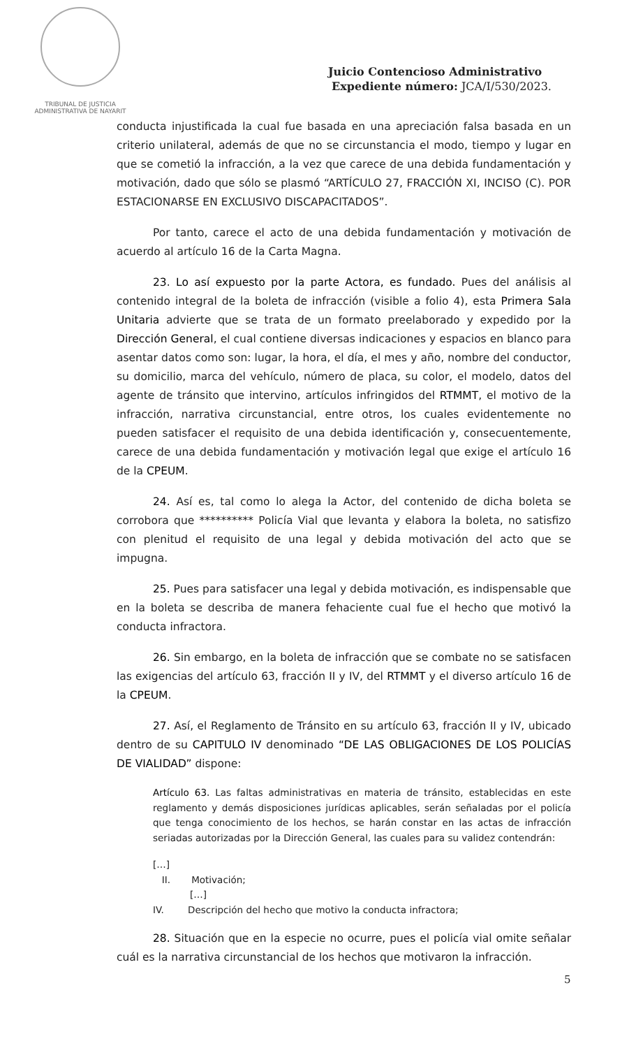TRIBUNAL DE JUSTICIA
ADMINISTRATIVA DE NAYARIT
Juicio Contencioso Administrativo
Expediente número: JCA/I/530/2023.
conducta injustificada la cual fue basada en una apreciación falsa basada en un criterio unilateral, además de que no se circunstancia el modo, tiempo y lugar en que se cometió la infracción, a la vez que carece de una debida fundamentación y motivación, dado que sólo se plasmó “ARTÍCULO 27, FRACCIÓN XI, INCISO (C). POR ESTACIONARSE EN EXCLUSIVO DISCAPACITADOS”.
Por tanto, carece el acto de una debida fundamentación y motivación de acuerdo al artículo 16 de la Carta Magna.
23. Lo así expuesto por la parte Actora, es fundado. Pues del análisis al contenido integral de la boleta de infracción (visible a folio 4), esta Primera Sala Unitaria advierte que se trata de un formato preelaborado y expedido por la Dirección General, el cual contiene diversas indicaciones y espacios en blanco para asentar datos como son: lugar, la hora, el día, el mes y año, nombre del conductor, su domicilio, marca del vehículo, número de placa, su color, el modelo, datos del agente de tránsito que intervino, artículos infringidos del RTMMT, el motivo de la infracción, narrativa circunstancial, entre otros, los cuales evidentemente no pueden satisfacer el requisito de una debida identificación y, consecuentemente, carece de una debida fundamentación y motivación legal que exige el artículo 16 de la CPEUM.
24. Así es, tal como lo alega la Actor, del contenido de dicha boleta se corrobora que ********** Policía Vial que levanta y elabora la boleta, no satisfizo con plenitud el requisito de una legal y debida motivación del acto que se impugna.
25. Pues para satisfacer una legal y debida motivación, es indispensable que en la boleta se describa de manera fehaciente cual fue el hecho que motivó la conducta infractora.
26. Sin embargo, en la boleta de infracción que se combate no se satisfacen las exigencias del artículo 63, fracción II y IV, del RTMMT y el diverso artículo 16 de la CPEUM.
27. Así, el Reglamento de Tránsito en su artículo 63, fracción II y IV, ubicado dentro de su CAPITULO IV denominado “DE LAS OBLIGACIONES DE LOS POLICÍAS DE VIALIDAD” dispone:
Artículo 63. Las faltas administrativas en materia de tránsito, establecidas en este reglamento y demás disposiciones jurídicas aplicables, serán señaladas por el policía que tenga conocimiento de los hechos, se harán constar en las actas de infracción seriadas autorizadas por la Dirección General, las cuales para su validez contendrán:
[…]
II. Motivación;
[…]
IV. Descripción del hecho que motivo la conducta infractora;
28. Situación que en la especie no ocurre, pues el policía vial omite señalar cuál es la narrativa circunstancial de los hechos que motivaron la infracción.
5